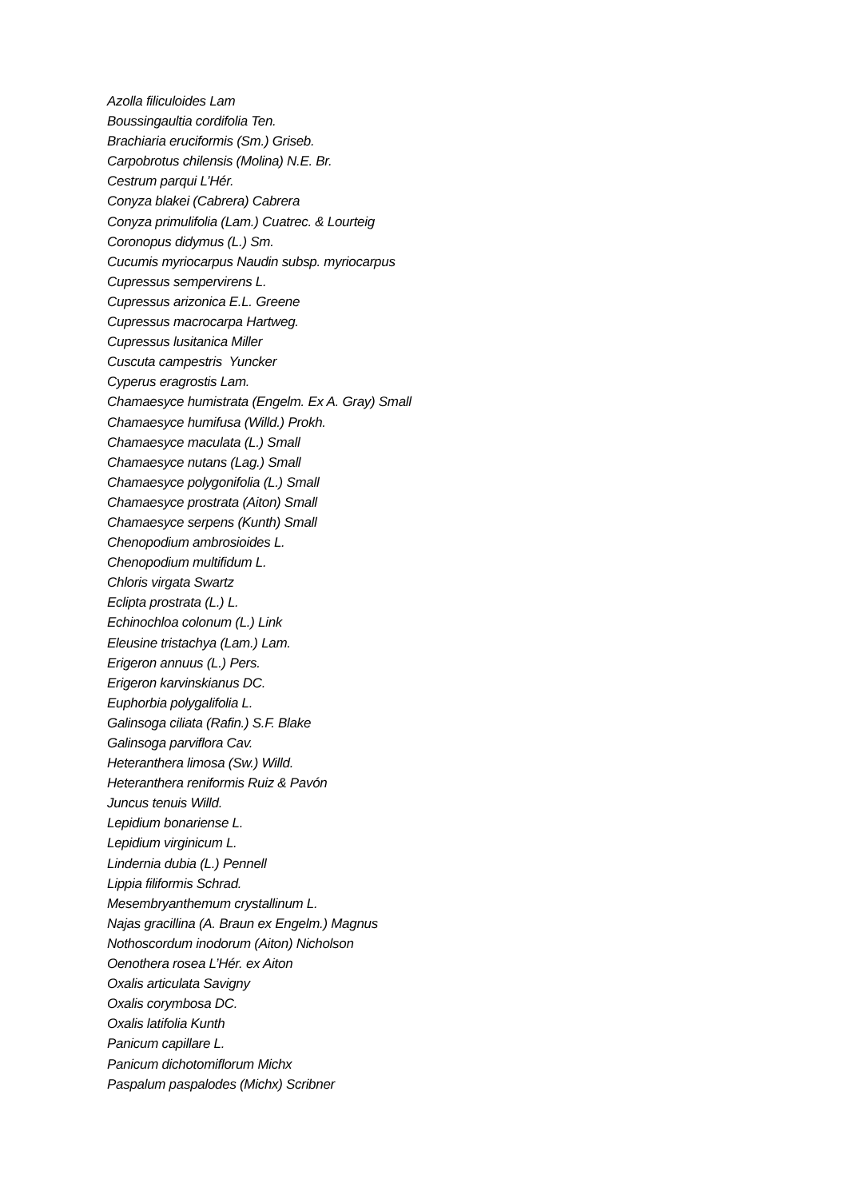Azolla filiculoides Lam
Boussingaultia cordifolia Ten.
Brachiaria eruciformis (Sm.) Griseb.
Carpobrotus chilensis (Molina) N.E. Br.
Cestrum parqui L’Hér.
Conyza blakei (Cabrera) Cabrera
Conyza primulifolia (Lam.) Cuatrec. & Lourteig
Coronopus didymus (L.) Sm.
Cucumis myriocarpus Naudin subsp. myriocarpus
Cupressus sempervirens L.
Cupressus arizonica E.L. Greene
Cupressus macrocarpa Hartweg.
Cupressus lusitanica Miller
Cuscuta campestris Yuncker
Cyperus eragrostis Lam.
Chamaesyce humistrata (Engelm. Ex A. Gray) Small
Chamaesyce humifusa (Willd.) Prokh.
Chamaesyce maculata (L.) Small
Chamaesyce nutans (Lag.) Small
Chamaesyce polygonifolia (L.) Small
Chamaesyce prostrata (Aiton) Small
Chamaesyce serpens (Kunth) Small
Chenopodium ambrosioides L.
Chenopodium multifidum L.
Chloris virgata Swartz
Eclipta prostrata (L.) L.
Echinochloa colonum (L.) Link
Eleusine tristachya (Lam.) Lam.
Erigeron annuus (L.) Pers.
Erigeron karvinskianus DC.
Euphorbia polygalifolia L.
Galinsoga ciliata (Rafin.) S.F. Blake
Galinsoga parviflora Cav.
Heteranthera limosa (Sw.) Willd.
Heteranthera reniformis Ruiz & Pavón
Juncus tenuis Willd.
Lepidium bonariense L.
Lepidium virginicum L.
Lindernia dubia (L.) Pennell
Lippia filiformis Schrad.
Mesembryanthemum crystallinum L.
Najas gracillina (A. Braun ex Engelm.) Magnus
Nothoscordum inodorum (Aiton) Nicholson
Oenothera rosea L’Hér. ex Aiton
Oxalis articulata Savigny
Oxalis corymbosa DC.
Oxalis latifolia Kunth
Panicum capillare L.
Panicum dichotomiflorum Michx
Paspalum paspalodes (Michx) Scribner